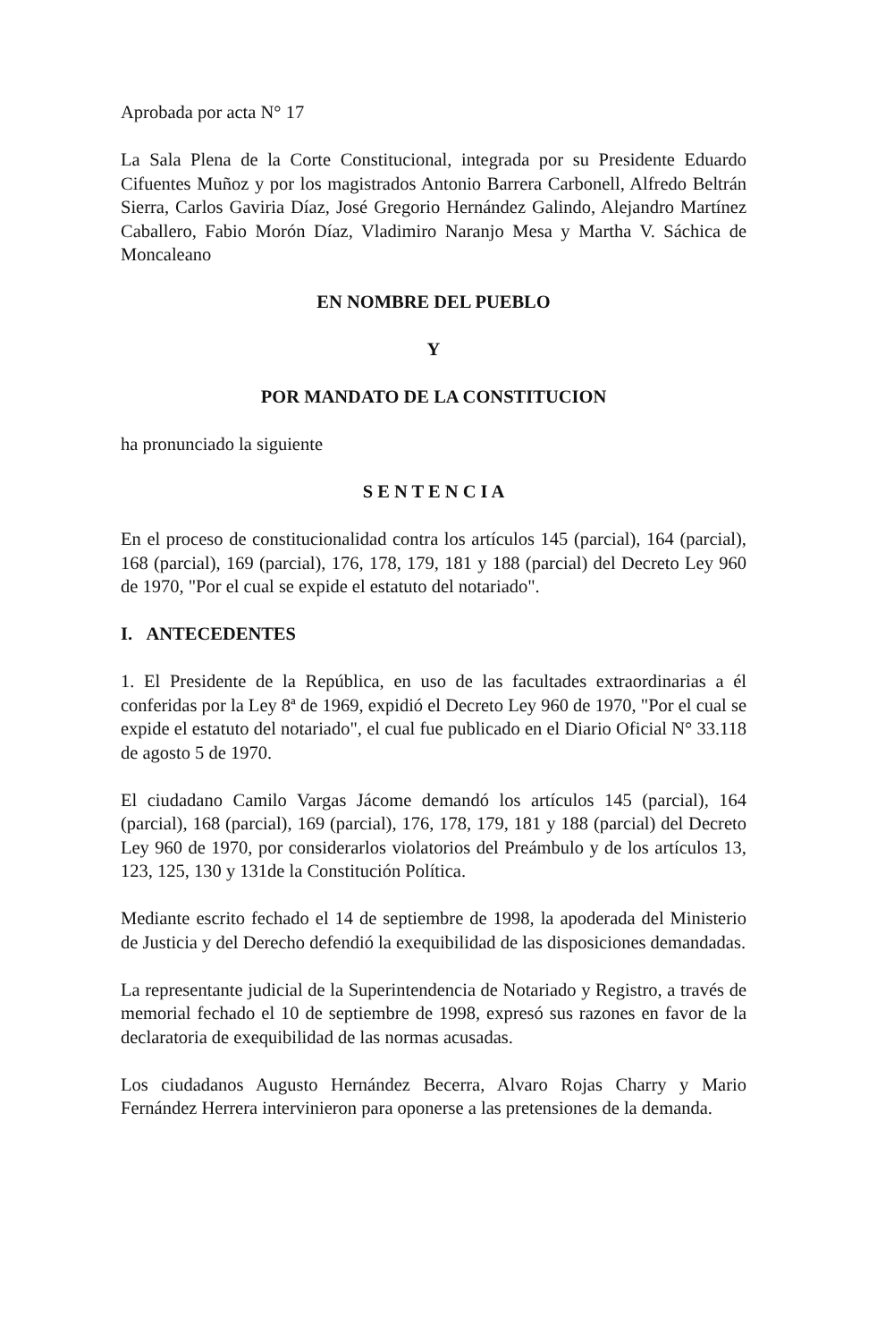Aprobada por acta N° 17
La Sala Plena de la Corte Constitucional, integrada por su Presidente Eduardo Cifuentes Muñoz y por los magistrados Antonio Barrera Carbonell, Alfredo Beltrán Sierra, Carlos Gaviria Díaz, José Gregorio Hernández Galindo, Alejandro Martínez Caballero, Fabio Morón Díaz, Vladimiro Naranjo Mesa y Martha V. Sáchica de Moncaleano
EN NOMBRE DEL PUEBLO
Y
POR MANDATO DE LA CONSTITUCION
ha pronunciado la siguiente
S E N T E N C I A
En el proceso de constitucionalidad contra los artículos 145 (parcial), 164 (parcial), 168 (parcial), 169 (parcial), 176, 178, 179, 181 y 188 (parcial) del Decreto Ley 960 de 1970, "Por el cual se expide el estatuto del notariado".
I. ANTECEDENTES
1. El Presidente de la República, en uso de las facultades extraordinarias a él conferidas por la Ley 8ª de 1969, expidió el Decreto Ley 960 de 1970, "Por el cual se expide el estatuto del notariado", el cual fue publicado en el Diario Oficial N° 33.118 de agosto 5 de 1970.
El ciudadano Camilo Vargas Jácome demandó los artículos 145 (parcial), 164 (parcial), 168 (parcial), 169 (parcial), 176, 178, 179, 181 y 188 (parcial) del Decreto Ley 960 de 1970, por considerarlos violatorios del Preámbulo y de los artículos 13, 123, 125, 130 y 131de la Constitución Política.
Mediante escrito fechado el 14 de septiembre de 1998, la apoderada del Ministerio de Justicia y del Derecho defendió la exequibilidad de las disposiciones demandadas.
La representante judicial de la Superintendencia de Notariado y Registro, a través de memorial fechado el 10 de septiembre de 1998, expresó sus razones en favor de la declaratoria de exequibilidad de las normas acusadas.
Los ciudadanos Augusto Hernández Becerra, Alvaro Rojas Charry y Mario Fernández Herrera intervinieron para oponerse a las pretensiones de la demanda.